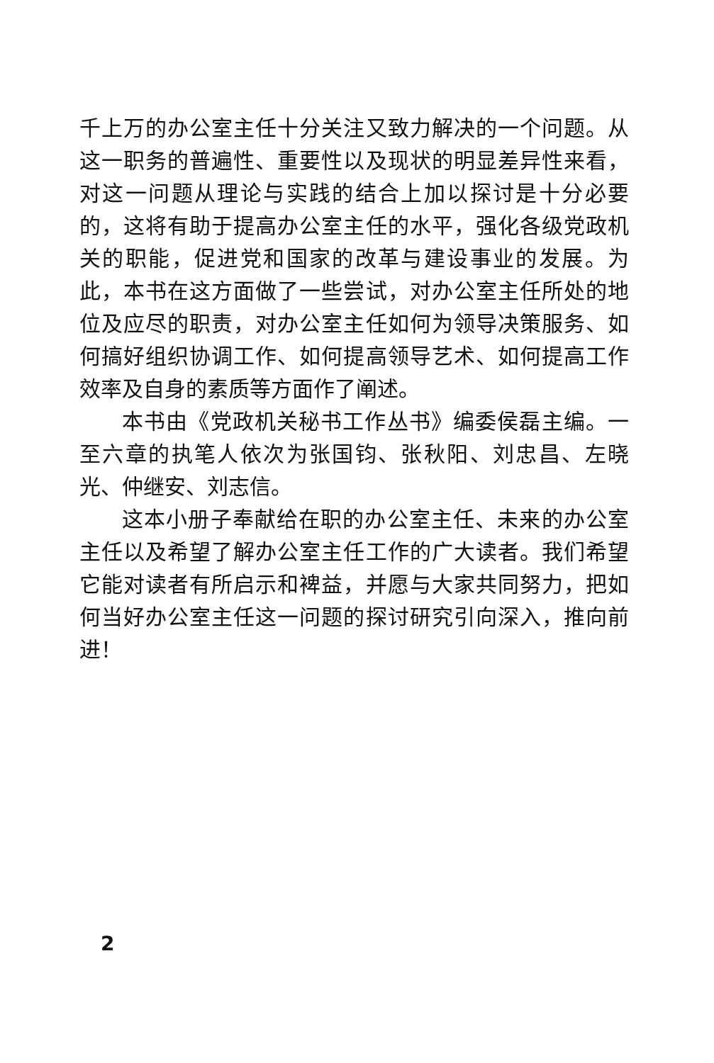千上万的办公室主任十分关注又致力解决的一个问题。从这一职务的普遍性、重要性以及现状的明显差异性来看，对这一问题从理论与实践的结合上加以探讨是十分必要的，这将有助于提高办公室主任的水平，强化各级党政机关的职能，促进党和国家的改革与建设事业的发展。为此，本书在这方面做了一些尝试，对办公室主任所处的地位及应尽的职责，对办公室主任如何为领导决策服务、如何搞好组织协调工作、如何提高领导艺术、如何提高工作效率及自身的素质等方面作了阐述。
本书由《党政机关秘书工作丛书》编委侯磊主编。一至六章的执笔人依次为张国钧、张秋阳、刘忠昌、左晓光、仲继安、刘志信。
这本小册子奉献给在职的办公室主任、未来的办公室主任以及希望了解办公室主任工作的广大读者。我们希望它能对读者有所启示和裨益，并愿与大家共同努力，把如何当好办公室主任这一问题的探讨研究引向深入，推向前进！
2